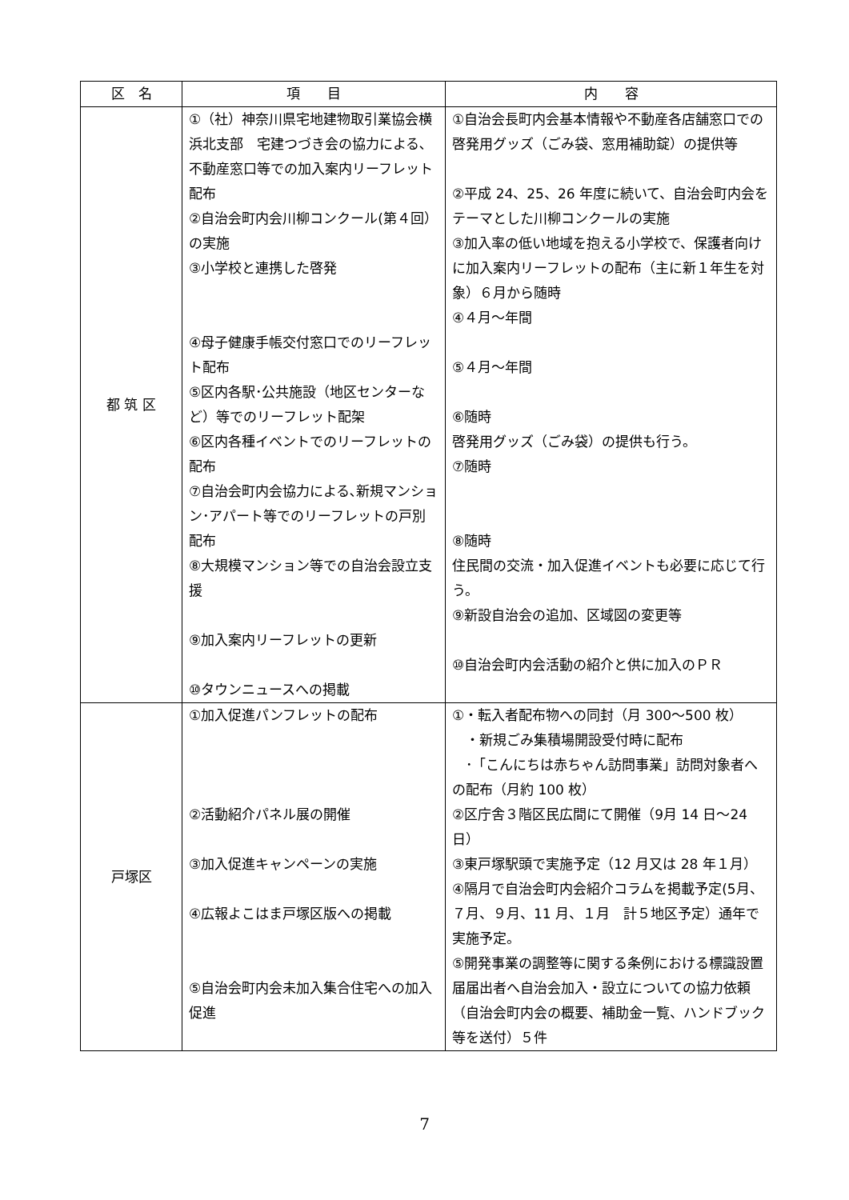| 区 名 | 項 目 | 内 容 |
| --- | --- | --- |
| 都 筑 区 | ①（社）神奈川県宅地建物取引業協会横浜北支部 宅建つづき会の協力による､不動産窓口等での加入案内リーフレット配布 ②自治会町内会川柳コンクール(第４回）の実施 ③小学校と連携した啓発 ④母子健康手帳交付窓口でのリーフレット配布 ⑤区内各駅･公共施設（地区センターなど）等でのリーフレット配架 ⑥区内各種イベントでのリーフレットの配布 ⑦自治会町内会協力による､新規マンション･アパート等でのリーフレットの戸別配布 ⑧大規模マンション等での自治会設立支援 ⑨加入案内リーフレットの更新 ⑩タウンニュースへの掲載 | ①自治会長町内会基本情報や不動産各店舗窓口での啓発用グッズ（ごみ袋、窓用補助錠）の提供等 ②平成 24、25、26 年度に続いて、自治会町内会をテーマとした川柳コンクールの実施 ③加入率の低い地域を抱える小学校で、保護者向けに加入案内リーフレットの配布（主に新１年生を対象）６月から随時 ④４月～年間 ⑤４月～年間 ⑥随時 啓発用グッズ（ごみ袋）の提供も行う。 ⑦随時 ⑧随時 住民間の交流・加入促進イベントも必要に応じて行う。 ⑨新設自治会の追加、区域図の変更等 ⑩自治会町内会活動の紹介と供に加入のＰＲ |
| 戸塚区 | ①加入促進パンフレットの配布 ②活動紹介パネル展の開催 ③加入促進キャンペーンの実施 ④広報よこはま戸塚区版への掲載 ⑤自治会町内会未加入集合住宅への加入促進 | ①・転入者配布物への同封（月 300～500 枚） ・新規ごみ集積場開設受付時に配布 ･「こんにちは赤ちゃん訪問事業」訪問対象者への配布（月約 100 枚） ②区庁舎３階区民広間にて開催（9月 14 日～24 日） ③東戸塚駅頭で実施予定（12 月又は 28 年１月） ④隔月で自治会町内会紹介コラムを掲載予定(5月、７月、９月、11 月、１月 計５地区予定）通年で実施予定。 ⑤開発事業の調整等に関する条例における標識設置届届出者へ自治会加入・設立についての協力依頼（自治会町内会の概要、補助金一覧、ハンドブック等を送付）５件 |
7